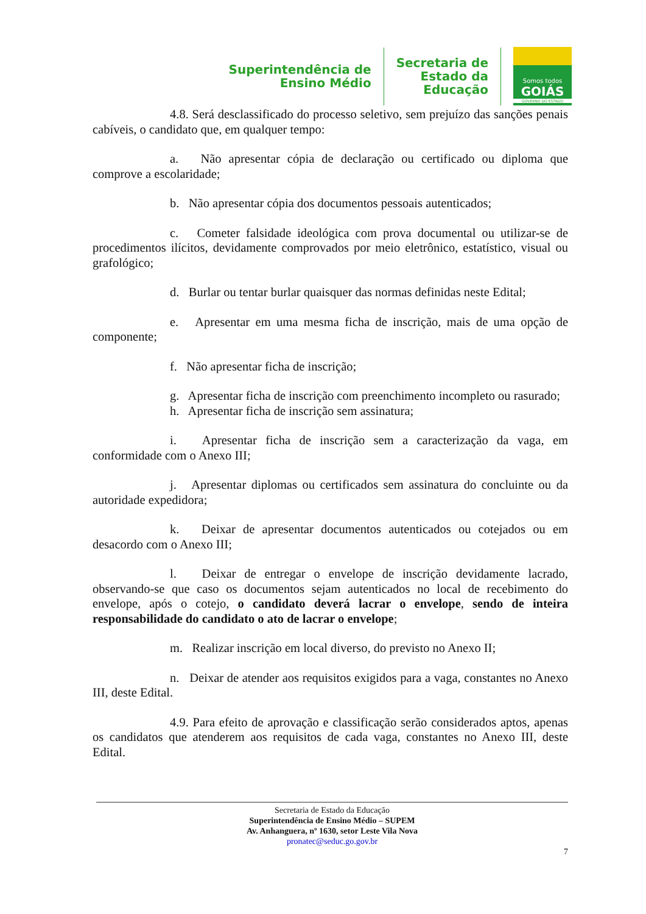Superintendência de
Ensino Médio
Secretaria de
Estado da
Educação
Somos todos
GOIÁS
GOVERNO DO ESTADO
4.8. Será desclassificado do processo seletivo, sem prejuízo das sanções penais cabíveis, o candidato que, em qualquer tempo:
a. Não apresentar cópia de declaração ou certificado ou diploma que comprove a escolaridade;
b. Não apresentar cópia dos documentos pessoais autenticados;
c. Cometer falsidade ideológica com prova documental ou utilizar-se de procedimentos ilícitos, devidamente comprovados por meio eletrônico, estatístico, visual ou grafológico;
d. Burlar ou tentar burlar quaisquer das normas definidas neste Edital;
e. Apresentar em uma mesma ficha de inscrição, mais de uma opção de componente;
f. Não apresentar ficha de inscrição;
g. Apresentar ficha de inscrição com preenchimento incompleto ou rasurado;
h. Apresentar ficha de inscrição sem assinatura;
i. Apresentar ficha de inscrição sem a caracterização da vaga, em conformidade com o Anexo III;
j. Apresentar diplomas ou certificados sem assinatura do concluinte ou da autoridade expedidora;
k. Deixar de apresentar documentos autenticados ou cotejados ou em desacordo com o Anexo III;
l. Deixar de entregar o envelope de inscrição devidamente lacrado, observando-se que caso os documentos sejam autenticados no local de recebimento do envelope, após o cotejo, o candidato deverá lacrar o envelope, sendo de inteira responsabilidade do candidato o ato de lacrar o envelope;
m. Realizar inscrição em local diverso, do previsto no Anexo II;
n. Deixar de atender aos requisitos exigidos para a vaga, constantes no Anexo III, deste Edital.
4.9. Para efeito de aprovação e classificação serão considerados aptos, apenas os candidatos que atenderem aos requisitos de cada vaga, constantes no Anexo III, deste Edital.
Secretaria de Estado da Educação
Superintendência de Ensino Médio – SUPEM
Av. Anhanguera, nº 1630, setor Leste Vila Nova
pronatec@seduc.go.gov.br
7